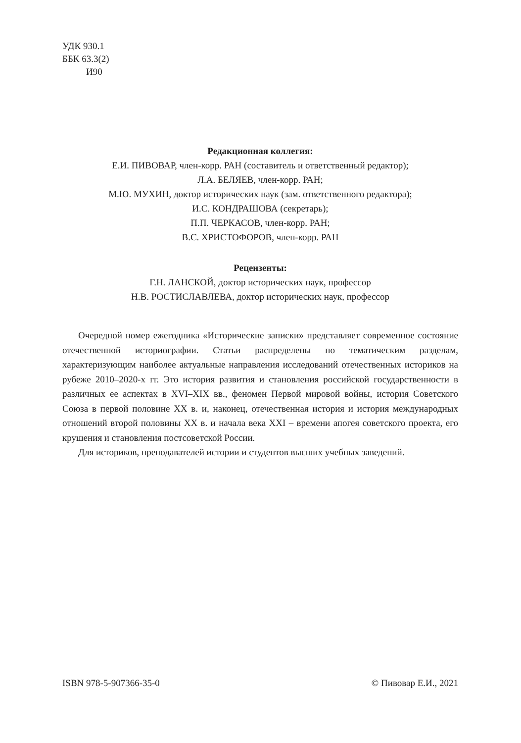УДК 930.1
ББК 63.3(2)
И90
Редакционная коллегия:
Е.И. ПИВОВАР, член-корр. РАН (составитель и ответственный редактор);
Л.А. БЕЛЯЕВ, член-корр. РАН;
М.Ю. МУХИН, доктор исторических наук (зам. ответственного редактора);
И.С. КОНДРАШОВА (секретарь);
П.П. ЧЕРКАСОВ, член-корр. РАН;
В.С. ХРИСТОФОРОВ, член-корр. РАН
Рецензенты:
Г.Н. ЛАНСКОЙ, доктор исторических наук, профессор
Н.В. РОСТИСЛАВЛЕВА, доктор исторических наук, профессор
Очередной номер ежегодника «Исторические записки» представляет современное состояние отечественной историографии. Статьи распределены по тематическим разделам, характеризующим наиболее актуальные направления исследований отечественных историков на рубеже 2010–2020-х гг. Это история развития и становления российской государственности в различных ее аспектах в XVI–XIX вв., феномен Первой мировой войны, история Советского Союза в первой половине XX в. и, наконец, отечественная история и история международных отношений второй половины XX в. и начала века XXI – времени апогея советского проекта, его крушения и становления постсоветской России.
Для историков, преподавателей истории и студентов высших учебных заведений.
ISBN 978-5-907366-35-0 © Пивовар Е.И., 2021